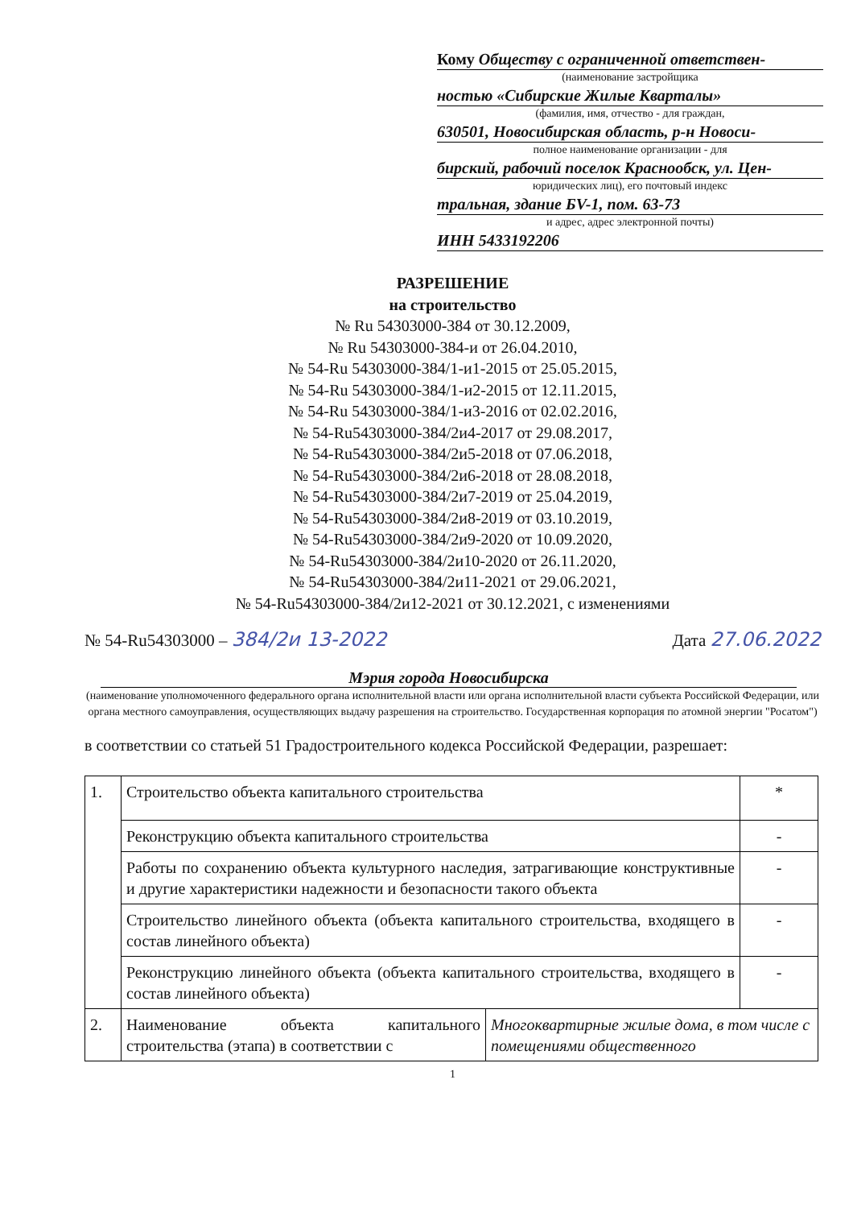Кому Обществу с ограниченной ответствен-
(наименование застройщика
ностью «Сибирские Жилые Кварталы»
(фамилия, имя, отчество - для граждан,
630501, Новосибирская область, р-н Новоси-
полное наименование организации - для
бирский, рабочий поселок Краснообск, ул. Цен-
юридических лиц), его почтовый индекс
тральная, здание БV-1, пом. 63-73
и адрес, адрес электронной почты)
ИНН 5433192206
РАЗРЕШЕНИЕ
на строительство
№ Ru 54303000-384 от 30.12.2009,
№ Ru 54303000-384-и от 26.04.2010,
№ 54-Ru 54303000-384/1-и1-2015 от 25.05.2015,
№ 54-Ru 54303000-384/1-и2-2015 от 12.11.2015,
№ 54-Ru 54303000-384/1-и3-2016 от 02.02.2016,
№ 54-Ru54303000-384/2и4-2017 от 29.08.2017,
№ 54-Ru54303000-384/2и5-2018 от 07.06.2018,
№ 54-Ru54303000-384/2и6-2018 от 28.08.2018,
№ 54-Ru54303000-384/2и7-2019 от 25.04.2019,
№ 54-Ru54303000-384/2и8-2019 от 03.10.2019,
№ 54-Ru54303000-384/2и9-2020 от 10.09.2020,
№ 54-Ru54303000-384/2и10-2020 от 26.11.2020,
№ 54-Ru54303000-384/2и11-2021 от 29.06.2021,
№ 54-Ru54303000-384/2и12-2021 от 30.12.2021, с изменениями
№ 54-Ru54303000 – 384/2и 13-2022 Дата 27.06.2022
Мэрия города Новосибирска
(наименование уполномоченного федерального органа исполнительной власти или органа исполнительной власти субъекта Российской Федерации, или органа местного самоуправления, осуществляющих выдачу разрешения на строительство. Государственная корпорация по атомной энергии "Росатом")
в соответствии со статьей 51 Градостроительного кодекса Российской Федерации, разрешает:
| 1. | Строительство объекта капитального строительства | | * |
| | Реконструкцию объекта капитального строительства | | - |
| | Работы по сохранению объекта культурного наследия, затрагивающие конструктивные и другие характеристики надежности и безопасности такого объекта | | - |
| | Строительство линейного объекта (объекта капитального строительства, входящего в состав линейного объекта) | | - |
| | Реконструкцию линейного объекта (объекта капитального строительства, входящего в состав линейного объекта) | | - |
| 2. | Наименование объекта капитального строительства (этапа) в соответствии с | Многоквартирные жилые дома, в том числе с помещениями общественного | |
1